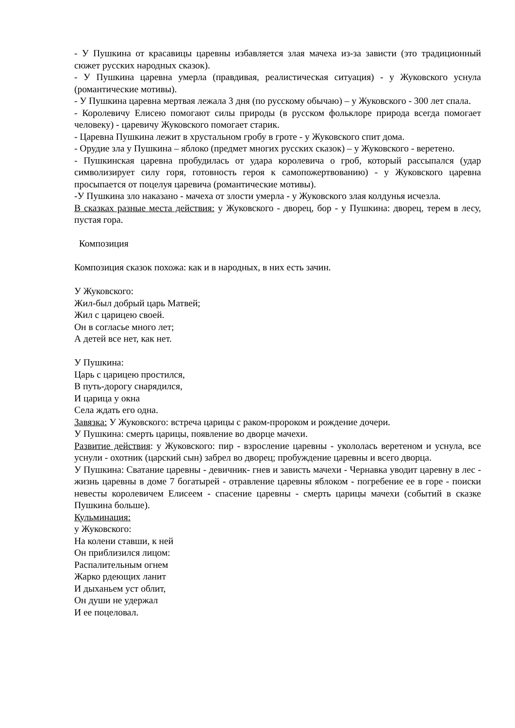- У Пушкина от красавицы царевны избавляется злая мачеха из-за зависти (это традиционный сюжет русских народных сказок).
- У Пушкина царевна умерла (правдивая, реалистическая ситуация) - у Жуковского уснула (романтические мотивы).
- У Пушкина царевна мертвая лежала 3 дня (по русскому обычаю) – у Жуковского - 300 лет спала.
- Королевичу Елисею помогают силы природы (в русском фольклоре природа всегда помогает человеку) - царевичу Жуковского помогает старик.
- Царевна Пушкина лежит в хрустальном гробу в гроте - у Жуковского спит дома.
- Орудие зла у Пушкина – яблоко (предмет многих русских сказок) – у Жуковского - веретено.
- Пушкинская царевна пробудилась от удара королевича о гроб, который рассыпался (удар символизирует силу горя, готовность героя к самопожертвованию) - у Жуковского царевна просыпается от поцелуя царевича (романтические мотивы).
-У Пушкина зло наказано - мачеха от злости умерла - у Жуковского злая колдунья исчезла.
В сказках разные места действия: у Жуковского - дворец, бор - у Пушкина: дворец, терем в лесу, пустая гора.
Композиция
Композиция сказок похожа: как и в народных, в них есть зачин.
У Жуковского:
Жил-был добрый царь Матвей;
Жил с царицею своей.
Он в согласье много лет;
А детей все нет, как нет.
У Пушкина:
Царь с царицею простился,
В путь-дорогу снарядился,
И царица у окна
Села ждать его одна.
Завязка: У Жуковского: встреча царицы с раком-пророком и рождение дочери.
У Пушкина: смерть царицы, появление во дворце мачехи.
Развитие действия: у Жуковского: пир - взросление царевны - укололась веретеном и уснула, все уснули - охотник (царский сын) забрел во дворец; пробуждение царевны и всего дворца.
У Пушкина: Сватание царевны - девичник- гнев и зависть мачехи - Чернавка уводит царевну в лес - жизнь царевны в доме 7 богатырей - отравление царевны яблоком - погребение ее в горе - поиски невесты королевичем Елисеем - спасение царевны - смерть царицы мачехи (событий в сказке Пушкина больше).
Кульминация:
у Жуковского:
На колени ставши, к ней
Он приблизился лицом:
Распалительным огнем
Жарко рдеющих ланит
И дыханьем уст облит,
Он души не удержал
И ее поцеловал.